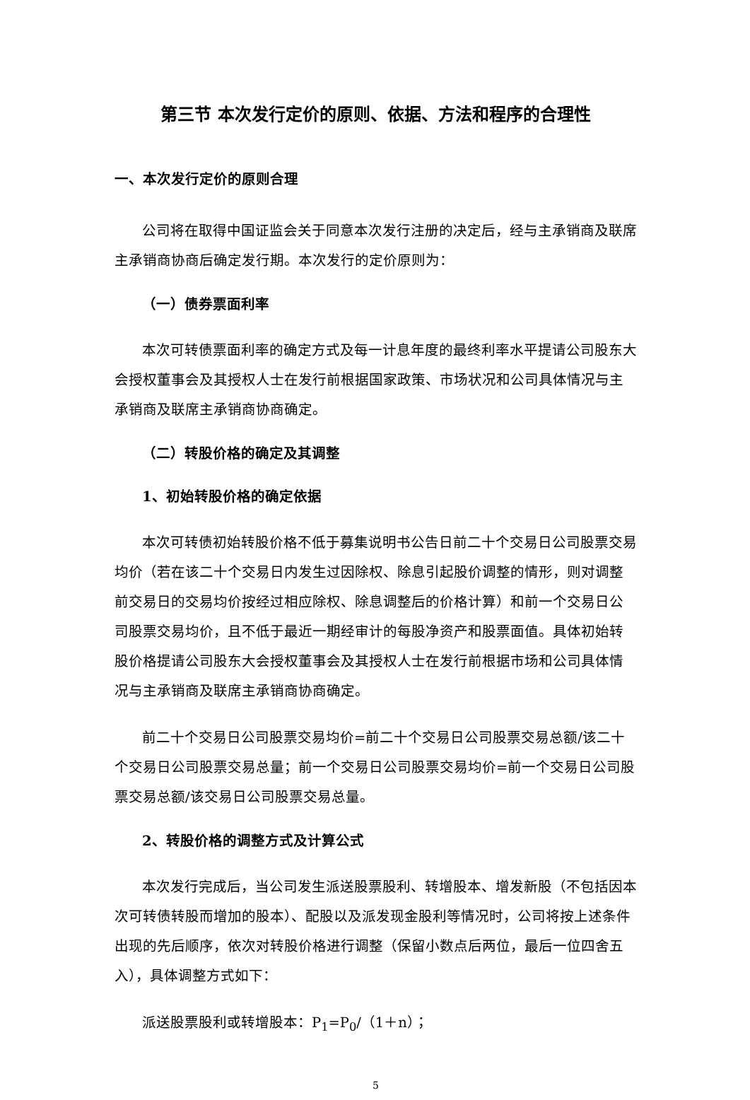第三节 本次发行定价的原则、依据、方法和程序的合理性
一、本次发行定价的原则合理
公司将在取得中国证监会关于同意本次发行注册的决定后，经与主承销商及联席主承销商协商后确定发行期。本次发行的定价原则为：
（一）债券票面利率
本次可转债票面利率的确定方式及每一计息年度的最终利率水平提请公司股东大会授权董事会及其授权人士在发行前根据国家政策、市场状况和公司具体情况与主承销商及联席主承销商协商确定。
（二）转股价格的确定及其调整
1、初始转股价格的确定依据
本次可转债初始转股价格不低于募集说明书公告日前二十个交易日公司股票交易均价（若在该二十个交易日内发生过因除权、除息引起股价调整的情形，则对调整前交易日的交易均价按经过相应除权、除息调整后的价格计算）和前一个交易日公司股票交易均价，且不低于最近一期经审计的每股净资产和股票面值。具体初始转股价格提请公司股东大会授权董事会及其授权人士在发行前根据市场和公司具体情况与主承销商及联席主承销商协商确定。
前二十个交易日公司股票交易均价=前二十个交易日公司股票交易总额/该二十个交易日公司股票交易总量；前一个交易日公司股票交易均价=前一个交易日公司股票交易总额/该交易日公司股票交易总量。
2、转股价格的调整方式及计算公式
本次发行完成后，当公司发生派送股票股利、转增股本、增发新股（不包括因本次可转债转股而增加的股本）、配股以及派发现金股利等情况时，公司将按上述条件出现的先后顺序，依次对转股价格进行调整（保留小数点后两位，最后一位四舍五入），具体调整方式如下：
派送股票股利或转增股本：P<sub>1</sub>=P<sub>0</sub>/（1＋n）；
5